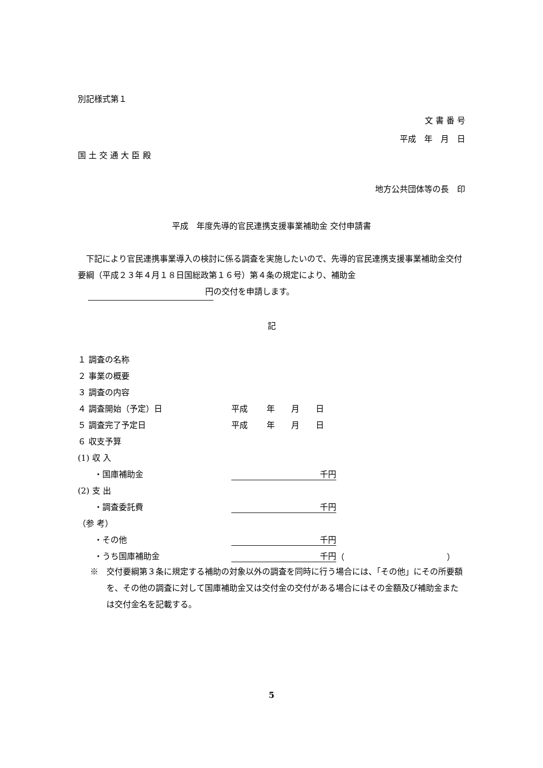別記様式第１
文 書 番 号
平成　年　月　日
国 土 交 通 大 臣 殿
地方公共団体等の長　印
平成　年度先導的官民連携支援事業補助金 交付申請書
　下記により官民連携事業導入の検討に係る調査を実施したいので、先導的官民連携支援事業補助金交付要綱（平成２３年４月１８日国総政第１６号）第４条の規定により、補助金
円 の交付を申請します。
記
１ 調査の名称
２ 事業の概要
３ 調査の内容
４ 調査開始（予定）日 平成　　 年　　月　　日
５ 調査完了予定日 平成　　 年　　月　　日
６ 収支予算
(1) 収 入
　　・国庫補助金 千円
(2) 支 出
　　・調査委託費 千円
（参 考）
　　・その他 千円
　　・うち国庫補助金 千円 （ ）
※　交付要綱第３条に規定する補助の対象以外の調査を同時に行う場合には、「その他」にその所要額を、その他の調査に対して国庫補助金又は交付金の交付がある場合にはその金額及び補助金または交付金名を記載する。
5